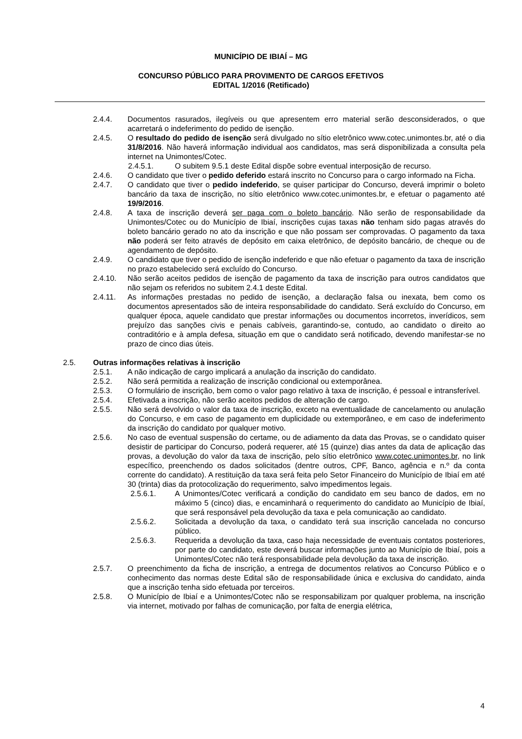MUNICÍPIO DE IBIAÍ – MG
CONCURSO PÚBLICO PARA PROVIMENTO DE CARGOS EFETIVOS
EDITAL 1/2016 (Retificado)
2.4.4. Documentos rasurados, ilegíveis ou que apresentem erro material serão desconsiderados, o que acarretará o indeferimento do pedido de isenção.
2.4.5. O resultado do pedido de isenção será divulgado no sítio eletrônico www.cotec.unimontes.br, até o dia 31/8/2016. Não haverá informação individual aos candidatos, mas será disponibilizada a consulta pela internet na Unimontes/Cotec.
2.4.5.1. O subitem 9.5.1 deste Edital dispõe sobre eventual interposição de recurso.
2.4.6. O candidato que tiver o pedido deferido estará inscrito no Concurso para o cargo informado na Ficha.
2.4.7. O candidato que tiver o pedido indeferido, se quiser participar do Concurso, deverá imprimir o boleto bancário da taxa de inscrição, no sítio eletrônico www.cotec.unimontes.br, e efetuar o pagamento até 19/9/2016.
2.4.8. A taxa de inscrição deverá ser paga com o boleto bancário. Não serão de responsabilidade da Unimontes/Cotec ou do Município de Ibiaí, inscrições cujas taxas não tenham sido pagas através do boleto bancário gerado no ato da inscrição e que não possam ser comprovadas. O pagamento da taxa não poderá ser feito através de depósito em caixa eletrônico, de depósito bancário, de cheque ou de agendamento de depósito.
2.4.9. O candidato que tiver o pedido de isenção indeferido e que não efetuar o pagamento da taxa de inscrição no prazo estabelecido será excluído do Concurso.
2.4.10. Não serão aceitos pedidos de isenção de pagamento da taxa de inscrição para outros candidatos que não sejam os referidos no subitem 2.4.1 deste Edital.
2.4.11. As informações prestadas no pedido de isenção, a declaração falsa ou inexata, bem como os documentos apresentados são de inteira responsabilidade do candidato. Será excluído do Concurso, em qualquer época, aquele candidato que prestar informações ou documentos incorretos, inverídicos, sem prejuízo das sanções civis e penais cabíveis, garantindo-se, contudo, ao candidato o direito ao contraditório e à ampla defesa, situação em que o candidato será notificado, devendo manifestar-se no prazo de cinco dias úteis.
2.5. Outras informações relativas à inscrição
2.5.1. A não indicação de cargo implicará a anulação da inscrição do candidato.
2.5.2. Não será permitida a realização de inscrição condicional ou extemporânea.
2.5.3. O formulário de inscrição, bem como o valor pago relativo à taxa de inscrição, é pessoal e intransferível.
2.5.4. Efetivada a inscrição, não serão aceitos pedidos de alteração de cargo.
2.5.5. Não será devolvido o valor da taxa de inscrição, exceto na eventualidade de cancelamento ou anulação do Concurso, e em caso de pagamento em duplicidade ou extemporâneo, e em caso de indeferimento da inscrição do candidato por qualquer motivo.
2.5.6. No caso de eventual suspensão do certame, ou de adiamento da data das Provas, se o candidato quiser desistir de participar do Concurso, poderá requerer, até 15 (quinze) dias antes da data de aplicação das provas, a devolução do valor da taxa de inscrição, pelo sítio eletrônico www.cotec.unimontes.br, no link específico, preenchendo os dados solicitados (dentre outros, CPF, Banco, agência e n.º da conta corrente do candidato). A restituição da taxa será feita pelo Setor Financeiro do Município de Ibiaí em até 30 (trinta) dias da protocolização do requerimento, salvo impedimentos legais.
2.5.6.1. A Unimontes/Cotec verificará a condição do candidato em seu banco de dados, em no máximo 5 (cinco) dias, e encaminhará o requerimento do candidato ao Município de Ibiaí, que será responsável pela devolução da taxa e pela comunicação ao candidato.
2.5.6.2. Solicitada a devolução da taxa, o candidato terá sua inscrição cancelada no concurso público.
2.5.6.3. Requerida a devolução da taxa, caso haja necessidade de eventuais contatos posteriores, por parte do candidato, este deverá buscar informações junto ao Município de Ibiaí, pois a Unimontes/Cotec não terá responsabilidade pela devolução da taxa de inscrição.
2.5.7. O preenchimento da ficha de inscrição, a entrega de documentos relativos ao Concurso Público e o conhecimento das normas deste Edital são de responsabilidade única e exclusiva do candidato, ainda que a inscrição tenha sido efetuada por terceiros.
2.5.8. O Município de Ibiaí e a Unimontes/Cotec não se responsabilizam por qualquer problema, na inscrição via internet, motivado por falhas de comunicação, por falta de energia elétrica,
4